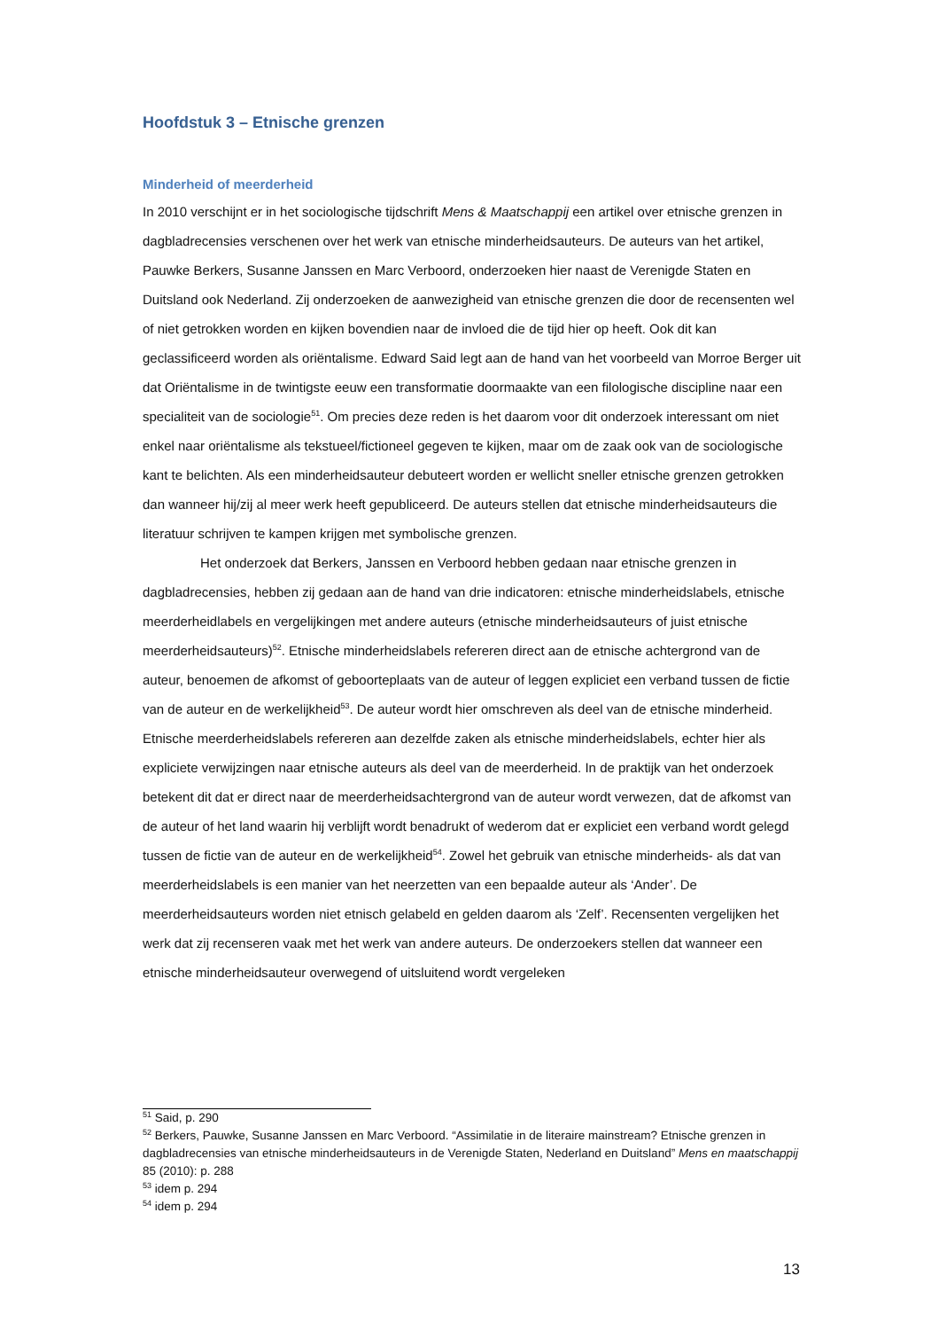Hoofdstuk 3 – Etnische grenzen
Minderheid of meerderheid
In 2010 verschijnt er in het sociologische tijdschrift Mens & Maatschappij een artikel over etnische grenzen in dagbladrecensies verschenen over het werk van etnische minderheidsauteurs. De auteurs van het artikel, Pauwke Berkers, Susanne Janssen en Marc Verboord, onderzoeken hier naast de Verenigde Staten en Duitsland ook Nederland. Zij onderzoeken de aanwezigheid van etnische grenzen die door de recensenten wel of niet getrokken worden en kijken bovendien naar de invloed die de tijd hier op heeft. Ook dit kan geclassificeerd worden als oriëntalisme. Edward Said legt aan de hand van het voorbeeld van Morroe Berger uit dat Oriëntalisme in de twintigste eeuw een transformatie doormaakte van een filologische discipline naar een specialiteit van de sociologie<sup>51</sup>. Om precies deze reden is het daarom voor dit onderzoek interessant om niet enkel naar oriëntalisme als tekstueel/fictioneel gegeven te kijken, maar om de zaak ook van de sociologische kant te belichten. Als een minderheidsauteur debuteert worden er wellicht sneller etnische grenzen getrokken dan wanneer hij/zij al meer werk heeft gepubliceerd. De auteurs stellen dat etnische minderheidsauteurs die literatuur schrijven te kampen krijgen met symbolische grenzen.
Het onderzoek dat Berkers, Janssen en Verboord hebben gedaan naar etnische grenzen in dagbladrecensies, hebben zij gedaan aan de hand van drie indicatoren: etnische minderheidslabels, etnische meerderheidlabels en vergelijkingen met andere auteurs (etnische minderheidsauteurs of juist etnische meerderheidsauteurs)<sup>52</sup>. Etnische minderheidslabels refereren direct aan de etnische achtergrond van de auteur, benoemen de afkomst of geboorteplaats van de auteur of leggen expliciet een verband tussen de fictie van de auteur en de werkelijkheid<sup>53</sup>. De auteur wordt hier omschreven als deel van de etnische minderheid. Etnische meerderheidslabels refereren aan dezelfde zaken als etnische minderheidslabels, echter hier als expliciete verwijzingen naar etnische auteurs als deel van de meerderheid. In de praktijk van het onderzoek betekent dit dat er direct naar de meerderheidsachtergrond van de auteur wordt verwezen, dat de afkomst van de auteur of het land waarin hij verblijft wordt benadrukt of wederom dat er expliciet een verband wordt gelegd tussen de fictie van de auteur en de werkelijkheid<sup>54</sup>. Zowel het gebruik van etnische minderheids- als dat van meerderheidslabels is een manier van het neerzetten van een bepaalde auteur als ‘Ander’. De meerderheidsauteurs worden niet etnisch gelabeld en gelden daarom als ‘Zelf’. Recensenten vergelijken het werk dat zij recenseren vaak met het werk van andere auteurs. De onderzoekers stellen dat wanneer een etnische minderheidsauteur overwegend of uitsluitend wordt vergeleken
<sup>51</sup> Said, p. 290
<sup>52</sup> Berkers, Pauwke, Susanne Janssen en Marc Verboord. “Assimilatie in de literaire mainstream? Etnische grenzen in dagbladrecensies van etnische minderheidsauteurs in de Verenigde Staten, Nederland en Duitsland” Mens en maatschappij 85 (2010): p. 288
<sup>53</sup> idem p. 294
<sup>54</sup> idem p. 294
13